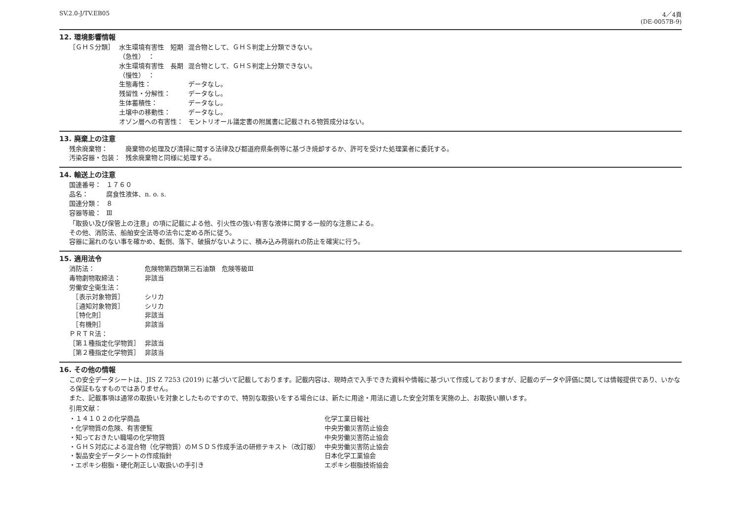SV.2.0-J/TV.EB05 4／4頁
(DE-0057B-9)
12. 環境影響情報
| ［ＧＨＳ分類］ | 水生環境有害性 短期 （急性） ： | 混合物として、ＧＨＳ判定上分類できない。 |
| | 水生環境有害性 長期 （慢性） ： | 混合物として、ＧＨＳ判定上分類できない。 |
| | 生態毒性： | データなし。 |
| | 残留性・分解性： | データなし。 |
| | 生体蓄積性： | データなし。 |
| | 土壌中の移動性： | データなし。 |
| | オゾン層への有害性： | モントリオール議定書の附属書に記載される物質成分はない。 |
13. 廃棄上の注意
| 残余廃棄物： | 廃棄物の処理及び清掃に関する法律及び都道府県条例等に基づき焼却するか、許可を受けた処理業者に委託する。 |
| 汚染容器・包装： | 残余廃棄物と同様に処理する。 |
14. 輸送上の注意
| 国連番号： | １７６０ |
| 品名： | 腐食性液体、n. o. s. |
| 国連分類： | ８ |
| 容器等級： | Ⅲ |
「取扱い及び保管上の注意」の項に記載による他、引火性の強い有害な液体に関する一般的な注意による。
その他、消防法、船舶安全法等の法令に定める所に従う。
容器に漏れのない事を確かめ、転倒、落下、破損がないように、積み込み荷崩れの防止を確実に行う。
15. 適用法令
| 消防法： | 危険物第四類第三石油類 危険等級Ⅲ |
| 毒物劇物取締法： | 非該当 |
| 労働安全衛生法： | |
| ［表示対象物質］ | シリカ |
| ［通知対象物質］ | シリカ |
| ［特化則］ | 非該当 |
| ［有機則］ | 非該当 |
| ＰＲＴＲ法： | |
| ［第１種指定化学物質］ | 非該当 |
| ［第２種指定化学物質］ | 非該当 |
16. その他の情報
この安全データシートは、JIS Z 7253 (2019) に基づいて記載しております。記載内容は、現時点で入手できた資料や情報に基づいて作成しておりますが、記載のデータや評価に関しては情報提供であり、いかなる保証もなすものではありません。
また、記載事項は通常の取扱いを対象としたものですので、特別な取扱いをする場合には、新たに用途・用法に適した安全対策を実施の上、お取扱い願います。
引用文献：
| ・１４１０２の化学商品 | 化学工業日報社 |
| ・化学物質の危険、有害便覧 | 中央労働災害防止協会 |
| ・知っておきたい職場の化学物質 | 中央労働災害防止協会 |
| ・ＧＨＳ対応による混合物（化学物質）のＭＳＤＳ作成手法の研修テキスト（改訂版） | 中央労働災害防止協会 |
| ・製品安全データシートの作成指針 | 日本化学工業協会 |
| ・エポキシ樹脂・硬化剤正しい取扱いの手引き | エポキシ樹脂技術協会 |